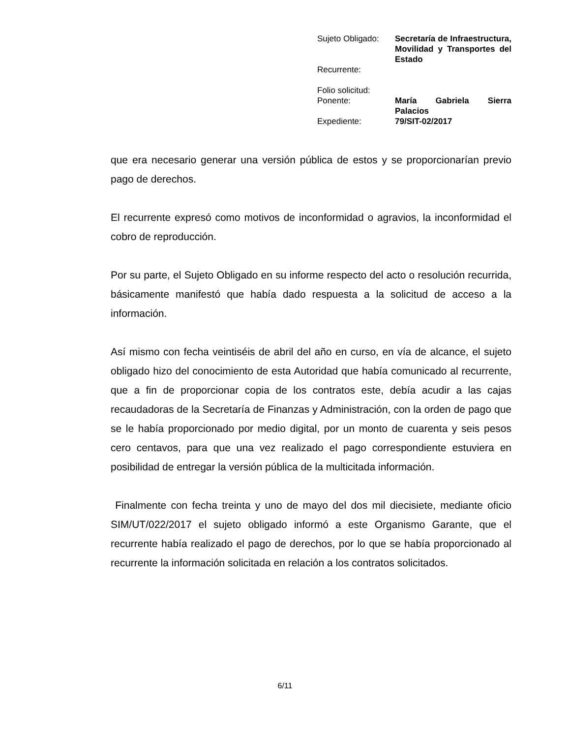| Sujeto Obligado: | Secretaría de Infraestructura, Movilidad y Transportes del Estado |
| Recurrente: | |
| Folio solicitud: | |
| Ponente: | María Gabriela Sierra Palacios |
| Expediente: | 79/SIT-02/2017 |
que era necesario generar una versión pública de estos y se proporcionarían previo pago de derechos.
El recurrente expresó como motivos de inconformidad o agravios, la inconformidad el cobro de reproducción.
Por su parte, el Sujeto Obligado en su informe respecto del acto o resolución recurrida, básicamente manifestó que había dado respuesta a la solicitud de acceso a la información.
Así mismo con fecha veintiséis de abril del año en curso, en vía de alcance, el sujeto obligado hizo del conocimiento de esta Autoridad que había comunicado al recurrente, que a fin de proporcionar copia de los contratos este, debía acudir a las cajas recaudadoras de la Secretaría de Finanzas y Administración, con la orden de pago que se le había proporcionado por medio digital, por un monto de cuarenta y seis pesos cero centavos, para que una vez realizado el pago correspondiente estuviera en posibilidad de entregar la versión pública de la multicitada información.
Finalmente con fecha treinta y uno de mayo del dos mil diecisiete, mediante oficio SIM/UT/022/2017 el sujeto obligado informó a este Organismo Garante, que el recurrente había realizado el pago de derechos, por lo que se había proporcionado al recurrente la información solicitada en relación a los contratos solicitados.
6/11